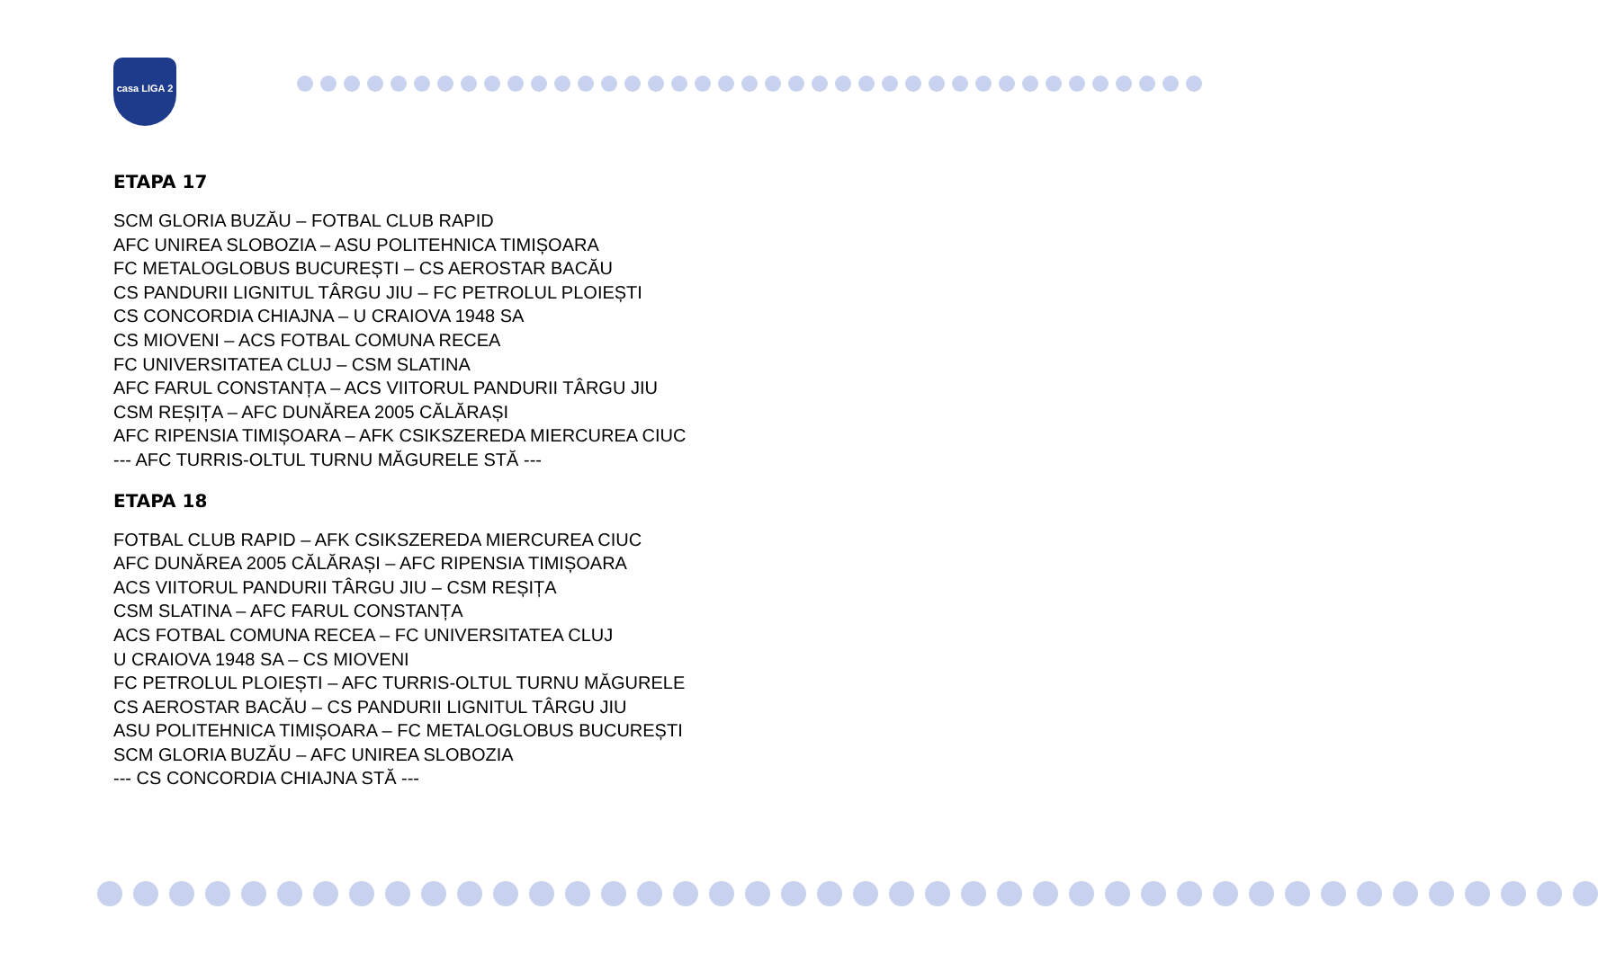casa LIGA 2
ETAPA 17
SCM GLORIA BUZĂU – FOTBAL CLUB RAPID
AFC UNIREA SLOBOZIA – ASU POLITEHNICA TIMIȘOARA
FC METALOGLOBUS BUCUREȘTI – CS AEROSTAR BACĂU
CS PANDURII LIGNITUL TÂRGU JIU – FC PETROLUL PLOIEȘTI
CS CONCORDIA CHIAJNA – U CRAIOVA 1948 SA
CS MIOVENI – ACS FOTBAL COMUNA RECEA
FC UNIVERSITATEA CLUJ – CSM SLATINA
AFC FARUL CONSTANȚA – ACS VIITORUL PANDURII TÂRGU JIU
CSM REȘIȚA – AFC DUNĂREA 2005 CĂLĂRAȘI
AFC RIPENSIA TIMIȘOARA – AFK CSIKSZEREDA MIERCUREA CIUC
--- AFC TURRIS-OLTUL TURNU MĂGURELE STĂ ---
ETAPA 18
FOTBAL CLUB RAPID – AFK CSIKSZEREDA MIERCUREA CIUC
AFC DUNĂREA 2005 CĂLĂRAȘI – AFC RIPENSIA TIMIȘOARA
ACS VIITORUL PANDURII TÂRGU JIU – CSM REȘIȚA
CSM SLATINA – AFC FARUL CONSTANȚA
ACS FOTBAL COMUNA RECEA – FC UNIVERSITATEA CLUJ
U CRAIOVA 1948 SA – CS MIOVENI
FC PETROLUL PLOIEȘTI – AFC TURRIS-OLTUL TURNU MĂGURELE
CS AEROSTAR BACĂU – CS PANDURII LIGNITUL TÂRGU JIU
ASU POLITEHNICA TIMIȘOARA – FC METALOGLOBUS BUCUREȘTI
SCM GLORIA BUZĂU – AFC UNIREA SLOBOZIA
--- CS CONCORDIA CHIAJNA STĂ ---